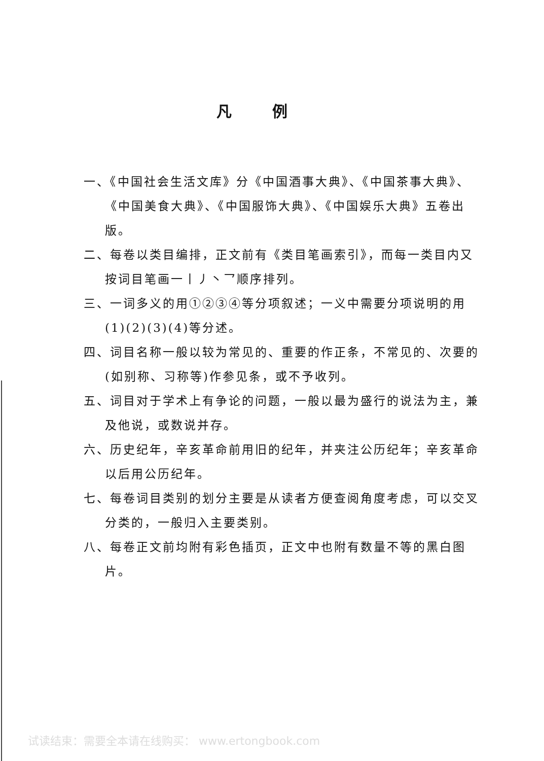凡例
一、《中国社会生活文库》分《中国酒事大典》、《中国茶事大典》、《中国美食大典》、《中国服饰大典》、《中国娱乐大典》五卷出版。
二、每卷以类目编排，正文前有《类目笔画索引》，而每一类目内又按词目笔画一丨丿丶乛顺序排列。
三、一词多义的用①②③④等分项叙述；一义中需要分项说明的用(1)(2)(3)(4)等分述。
四、词目名称一般以较为常见的、重要的作正条，不常见的、次要的(如别称、习称等)作参见条，或不予收列。
五、词目对于学术上有争论的问题，一般以最为盛行的说法为主，兼及他说，或数说并存。
六、历史纪年，辛亥革命前用旧的纪年，并夹注公历纪年；辛亥革命以后用公历纪年。
七、每卷词目类别的划分主要是从读者方便查阅角度考虑，可以交叉分类的，一般归入主要类别。
八、每卷正文前均附有彩色插页，正文中也附有数量不等的黑白图片。
试读结束：需要全本请在线购买： www.ertongbook.com